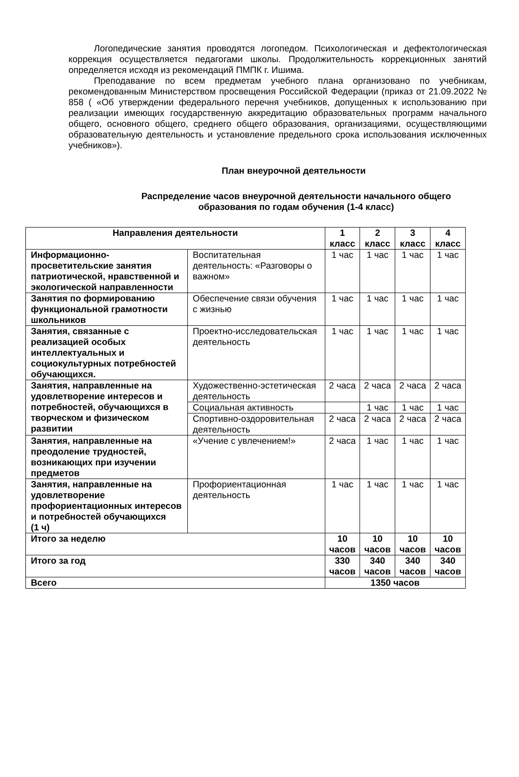Логопедические занятия проводятся логопедом. Психологическая и дефектологическая коррекция осуществляется педагогами школы. Продолжительность коррекционных занятий определяется исходя из рекомендаций ПМПК г. Ишима.
Преподавание по всем предметам учебного плана организовано по учебникам, рекомендованным Министерством просвещения Российской Федерации (приказ от 21.09.2022 № 858 ( «Об утверждении федерального перечня учебников, допущенных к использованию при реализации имеющих государственную аккредитацию образовательных программ начального общего, основного общего, среднего общего образования, организациями, осуществляющими образовательную деятельность и установление предельного срока использования исключенных учебников»).
План внеурочной деятельности
Распределение часов внеурочной деятельности начального общего образования по годам обучения (1-4 класс)
| Направления деятельности | | 1 класс | 2 класс | 3 класс | 4 класс |
| --- | --- | --- | --- | --- | --- |
| Информационно-просветительские занятия патриотической, нравственной и экологической направленности | Воспитательная деятельность: «Разговоры о важном» | 1 час | 1 час | 1 час | 1 час |
| Занятия по формированию функциональной грамотности школьников | Обеспечение связи обучения с жизнью | 1 час | 1 час | 1 час | 1 час |
| Занятия, связанные с реализацией особых интеллектуальных и социокультурных потребностей обучающихся. | Проектно-исследовательская деятельность | 1 час | 1 час | 1 час | 1 час |
| Занятия, направленные на удовлетворение интересов и потребностей, обучающихся в творческом и физическом развитии | Художественно-эстетическая деятельность | 2 часа | 2 часа | 2 часа | 2 часа |
| | Социальная активность | | 1 час | 1 час | 1 час |
| | Спортивно-оздоровительная деятельность | 2 часа | 2 часа | 2 часа | 2 часа |
| Занятия, направленные на преодоление трудностей, возникающих при изучении предметов | «Учение с увлечением!» | 2 часа | 1 час | 1 час | 1 час |
| Занятия, направленные на удовлетворение профориентационных интересов и потребностей обучающихся (1 ч) | Профориентационная деятельность | 1 час | 1 час | 1 час | 1 час |
| Итого за неделю | | 10 часов | 10 часов | 10 часов | 10 часов |
| Итого за год | | 330 часов | 340 часов | 340 часов | 340 часов |
| Всего | | 1350 часов | | | |